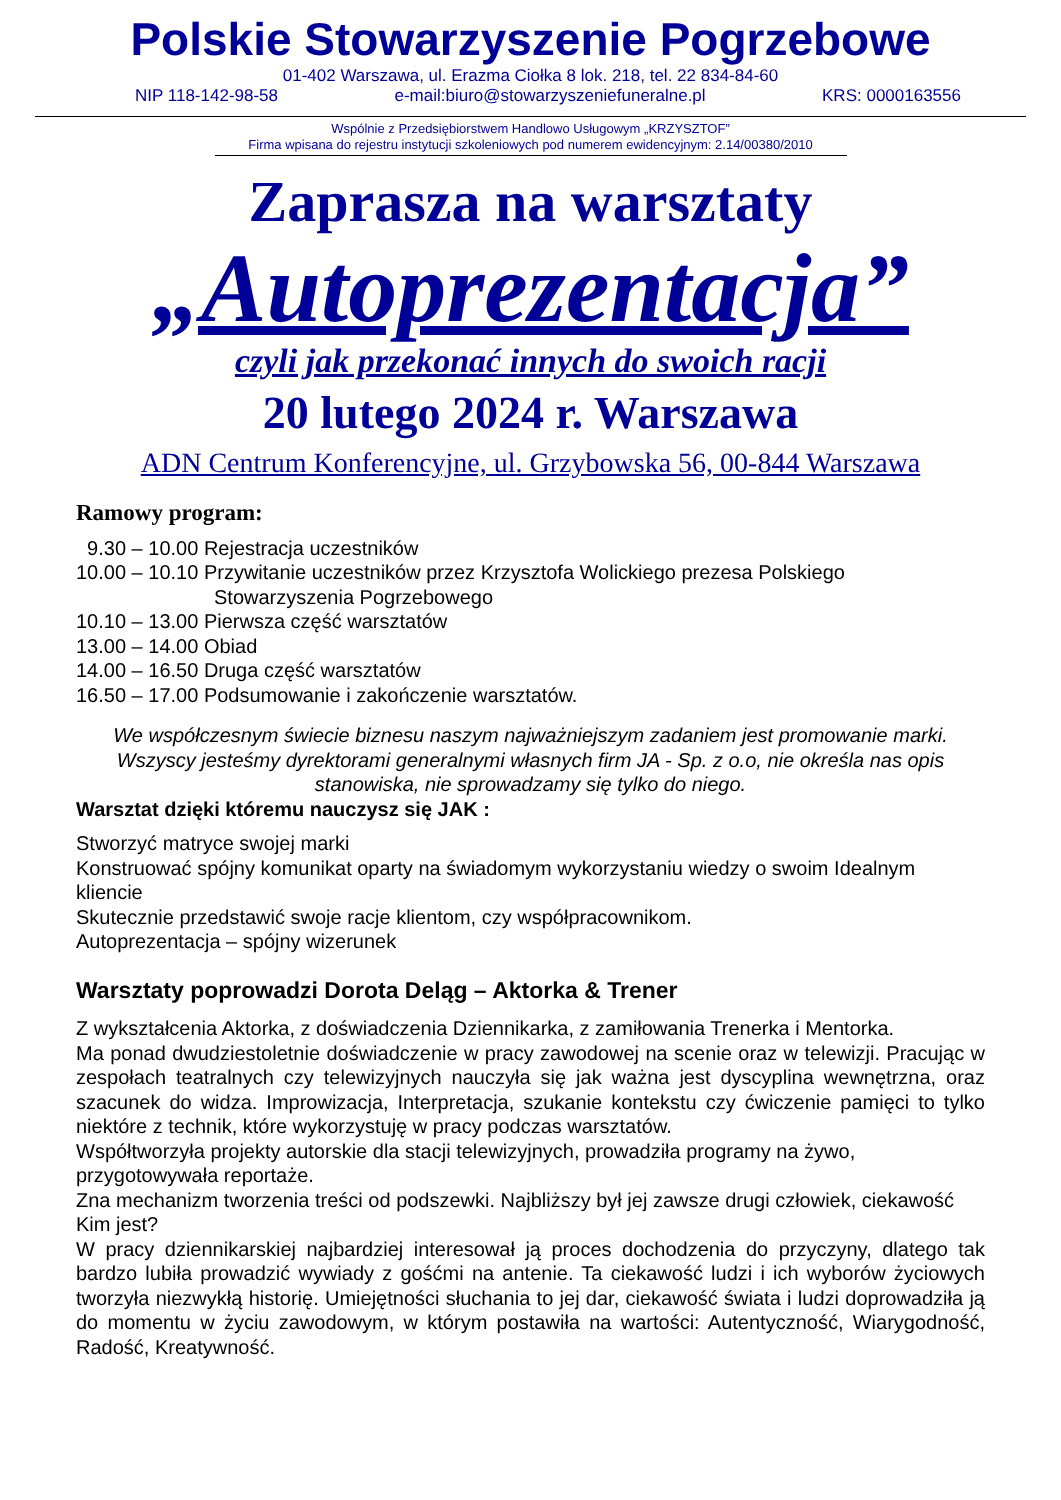Polskie Stowarzyszenie Pogrzebowe
01-402 Warszawa, ul. Erazma Ciołka 8 lok. 218, tel. 22 834-84-60
NIP 118-142-98-58 e-mail:biuro@stowarzyszeniefuneralne.pl KRS: 0000163556
Wspólnie z Przedsiębiorstwem Handlowo Usługowym „KRZYSZTOF”
Firma wpisana do rejestru instytucji szkoleniowych pod numerem ewidencyjnym: 2.14/00380/2010
Zaprasza na warsztaty
„Autoprezentacja”
czyli jak przekonać innych do swoich racji
20 lutego 2024 r. Warszawa
ADN Centrum Konferencyjne, ul. Grzybowska 56, 00-844 Warszawa
Ramowy program:
9.30 – 10.00 Rejestracja uczestników
10.00 – 10.10 Przywitanie uczestników przez Krzysztofa Wolickiego prezesa Polskiego
Stowarzyszenia Pogrzebowego
10.10 – 13.00 Pierwsza część warsztatów
13.00 – 14.00 Obiad
14.00 – 16.50 Druga część warsztatów
16.50 – 17.00 Podsumowanie i zakończenie warsztatów.
We współczesnym świecie biznesu naszym najważniejszym zadaniem jest promowanie marki. Wszyscy jesteśmy dyrektorami generalnymi własnych firm JA - Sp. z o.o, nie określa nas opis stanowiska, nie sprowadzamy się tylko do niego.
Warsztat dzięki któremu nauczysz się JAK :
Stworzyć matryce swojej marki
Konstruować spójny komunikat oparty na świadomym wykorzystaniu wiedzy o swoim Idealnym kliencie
Skutecznie przedstawić swoje racje klientom, czy współpracownikom.
Autoprezentacja – spójny wizerunek
Warsztaty poprowadzi Dorota Deląg – Aktorka & Trener
Z wykształcenia Aktorka, z doświadczenia Dziennikarka, z zamiłowania Trenerka i Mentorka.
Ma ponad dwudziestoletnie doświadczenie w pracy zawodowej na scenie oraz w telewizji. Pracując w zespołach teatralnych czy telewizyjnych nauczyła się jak ważna jest dyscyplina wewnętrzna, oraz szacunek do widza. Improwizacja, Interpretacja, szukanie kontekstu czy ćwiczenie pamięci to tylko niektóre z technik, które wykorzystuję w pracy podczas warsztatów.
Współtworzyła projekty autorskie dla stacji telewizyjnych, prowadziła programy na żywo, przygotowywała reportaże.
Zna mechanizm tworzenia treści od podszewki. Najbliższy był jej zawsze drugi człowiek, ciekawość Kim jest?
W pracy dziennikarskiej najbardziej interesował ją proces dochodzenia do przyczyny, dlatego tak bardzo lubiła prowadzić wywiady z gośćmi na antenie. Ta ciekawość ludzi i ich wyborów życiowych tworzyła niezwykłą historię. Umiejętności słuchania to jej dar, ciekawość świata i ludzi doprowadziła ją do momentu w życiu zawodowym, w którym postawiła na wartości: Autentyczność, Wiarygodność, Radość, Kreatywność.